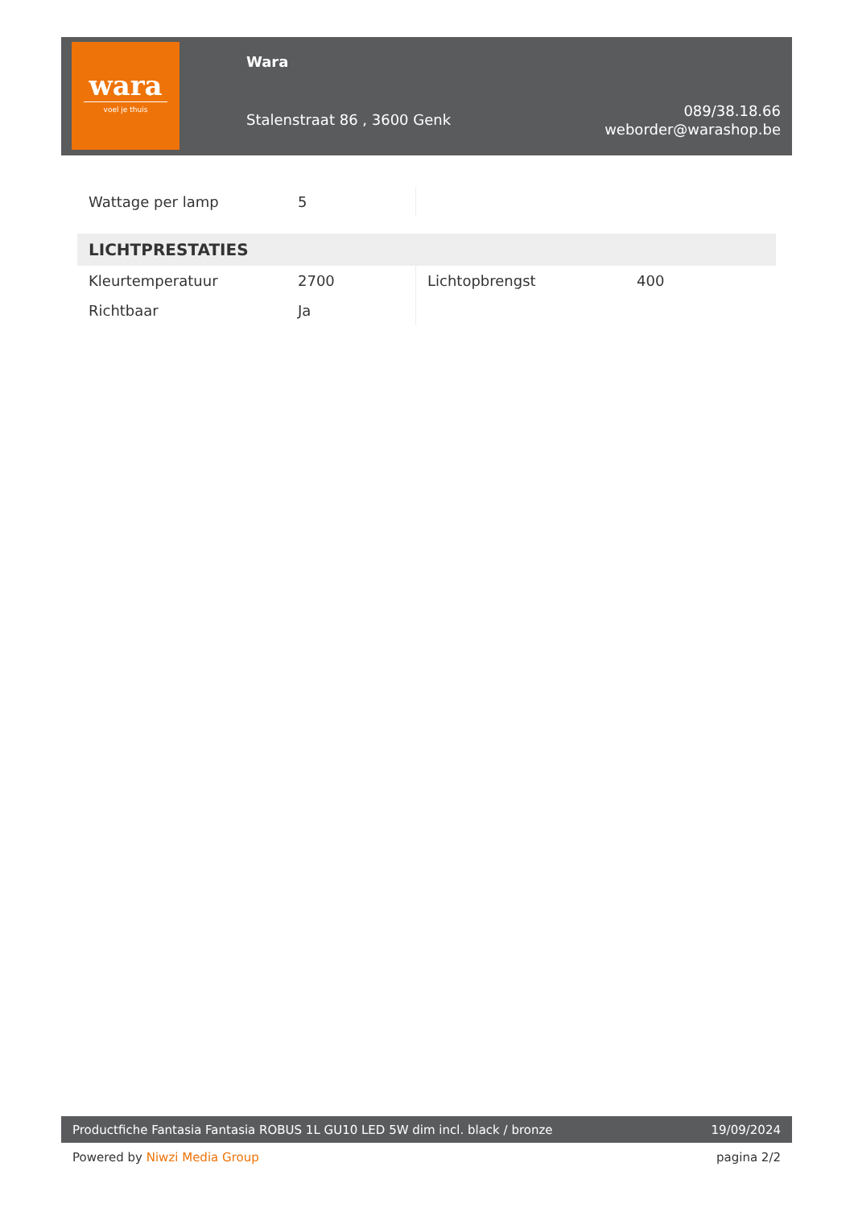wara
voel je thuis
Wara
Stalenstraat 86 , 3600 Genk
089/38.18.66
weborder@warashop.be
| Wattage per lamp | 5 | | |
| LICHTPRESTATIES | | | |
| Kleurtemperatuur | 2700 | Lichtopbrengst | 400 |
| Richtbaar | Ja | | |
Productfiche Fantasia Fantasia ROBUS 1L GU10 LED 5W dim incl. black / bronze 19/09/2024
Powered by Niwzi Media Group pagina 2/2